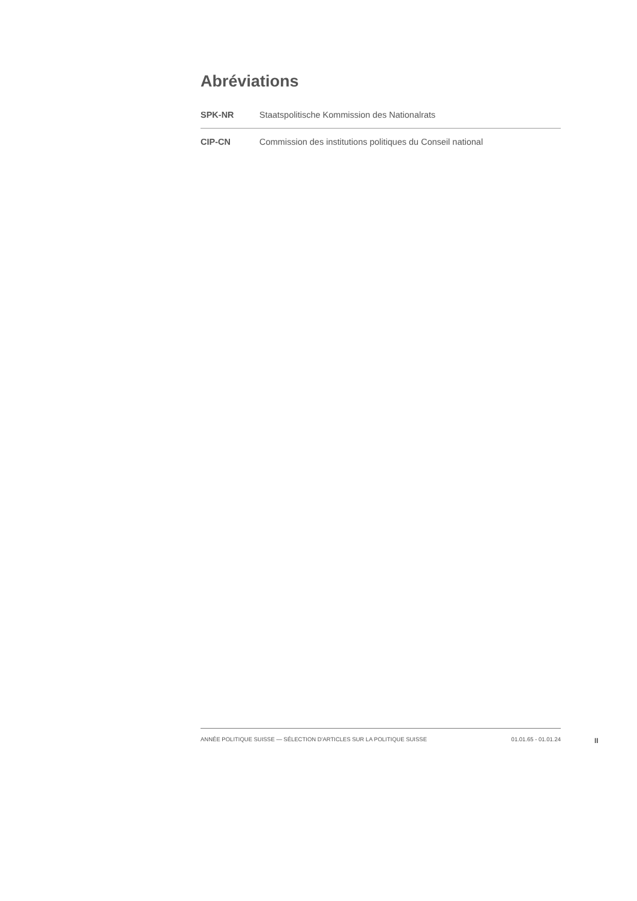Abréviations
| SPK-NR | Staatspolitische Kommission des Nationalrats |
| CIP-CN | Commission des institutions politiques du Conseil national |
ANNÉE POLITIQUE SUISSE — SÉLECTION D'ARTICLES SUR LA POLITIQUE SUISSE 01.01.65 - 01.01.24
II